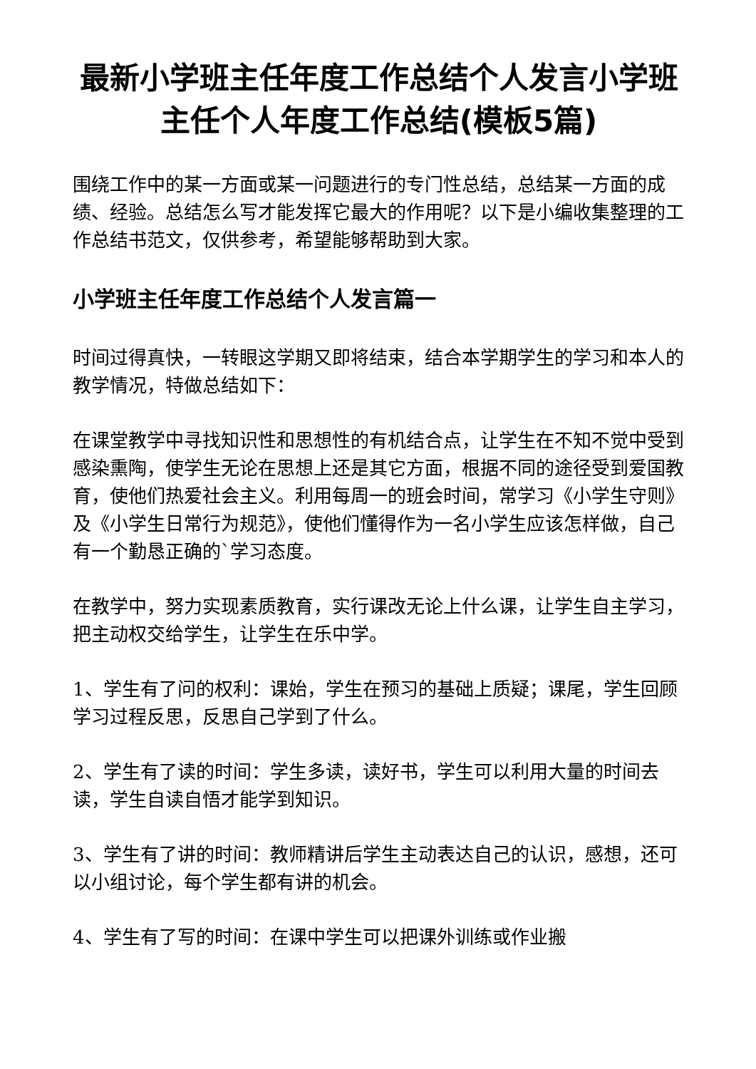最新小学班主任年度工作总结个人发言小学班主任个人年度工作总结(模板5篇)
围绕工作中的某一方面或某一问题进行的专门性总结，总结某一方面的成绩、经验。总结怎么写才能发挥它最大的作用呢？以下是小编收集整理的工作总结书范文，仅供参考，希望能够帮助到大家。
小学班主任年度工作总结个人发言篇一
时间过得真快，一转眼这学期又即将结束，结合本学期学生的学习和本人的教学情况，特做总结如下：
在课堂教学中寻找知识性和思想性的有机结合点，让学生在不知不觉中受到感染熏陶，使学生无论在思想上还是其它方面，根据不同的途径受到爱国教育，使他们热爱社会主义。利用每周一的班会时间，常学习《小学生守则》及《小学生日常行为规范》，使他们懂得作为一名小学生应该怎样做，自己有一个勤恳正确的`学习态度。
在教学中，努力实现素质教育，实行课改无论上什么课，让学生自主学习，把主动权交给学生，让学生在乐中学。
1、学生有了问的权利：课始，学生在预习的基础上质疑；课尾，学生回顾学习过程反思，反思自己学到了什么。
2、学生有了读的时间：学生多读，读好书，学生可以利用大量的时间去读，学生自读自悟才能学到知识。
3、学生有了讲的时间：教师精讲后学生主动表达自己的认识，感想，还可以小组讨论，每个学生都有讲的机会。
4、学生有了写的时间：在课中学生可以把课外训练或作业搬